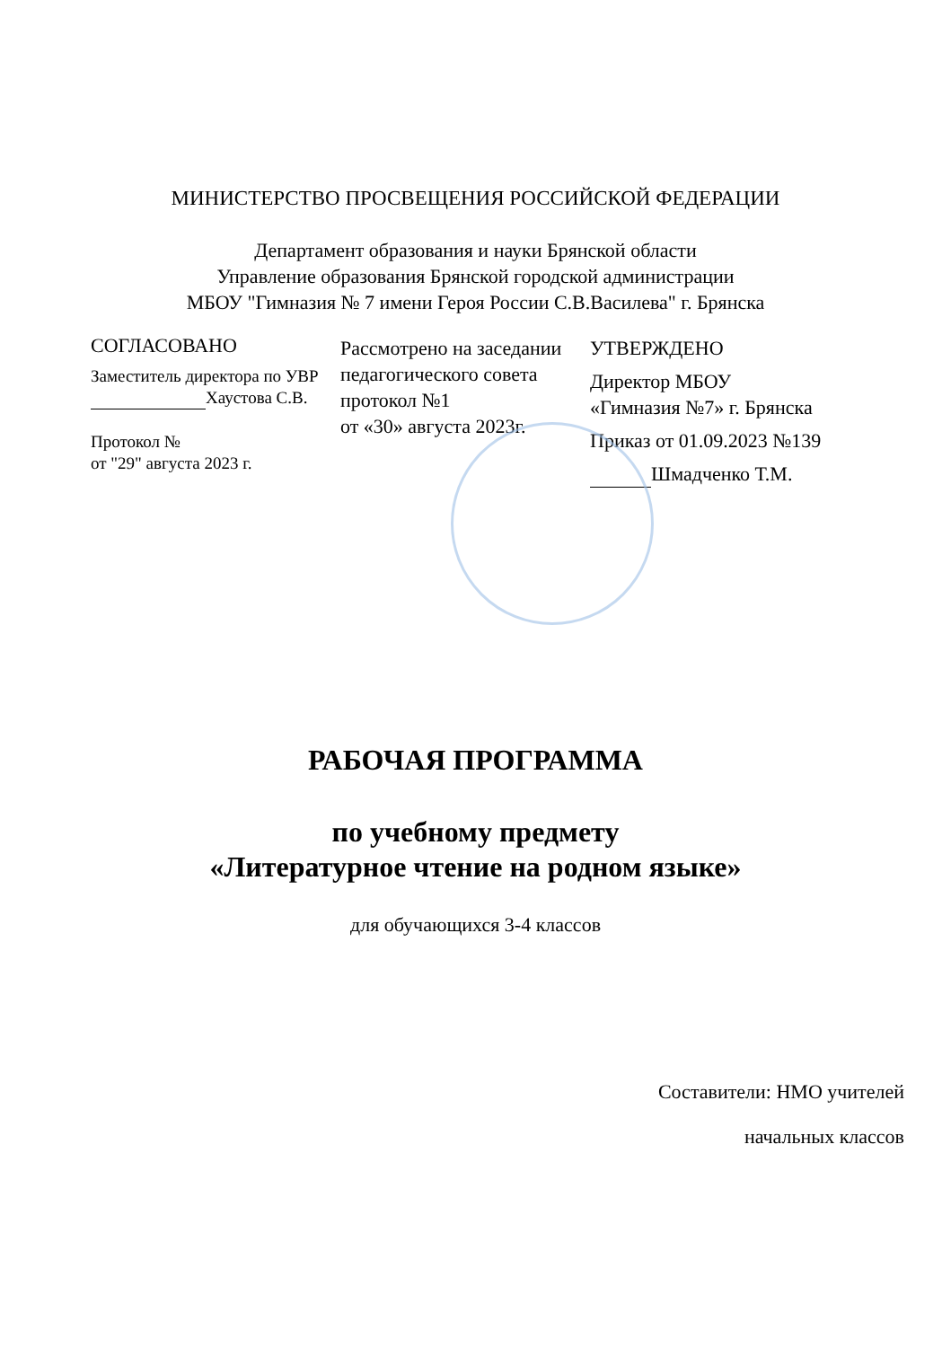МИНИСТЕРСТВО ПРОСВЕЩЕНИЯ РОССИЙСКОЙ ФЕДЕРАЦИИ
Департамент образования и науки Брянской области
Управление образования Брянской городской администрации
МБОУ "Гимназия № 7 имени Героя России С.В.Василева" г. Брянска
СОГЛАСОВАНО
Заместитель директора по УВР
Хаустова С.В.
Протокол №
от "29" августа 2023 г.
Рассмотрено на заседании педагогического совета протокол №1
от «30» августа 2023г.
УТВЕРЖДЕНО
Директор МБОУ «Гимназия №7» г. Брянска
Приказ от 01.09.2023 №139
Шмадченко Т.М.
РАБОЧАЯ ПРОГРАММА
по учебному предмету
«Литературное чтение на родном языке»
для обучающихся 3-4 классов
Составители: НМО учителей
начальных классов